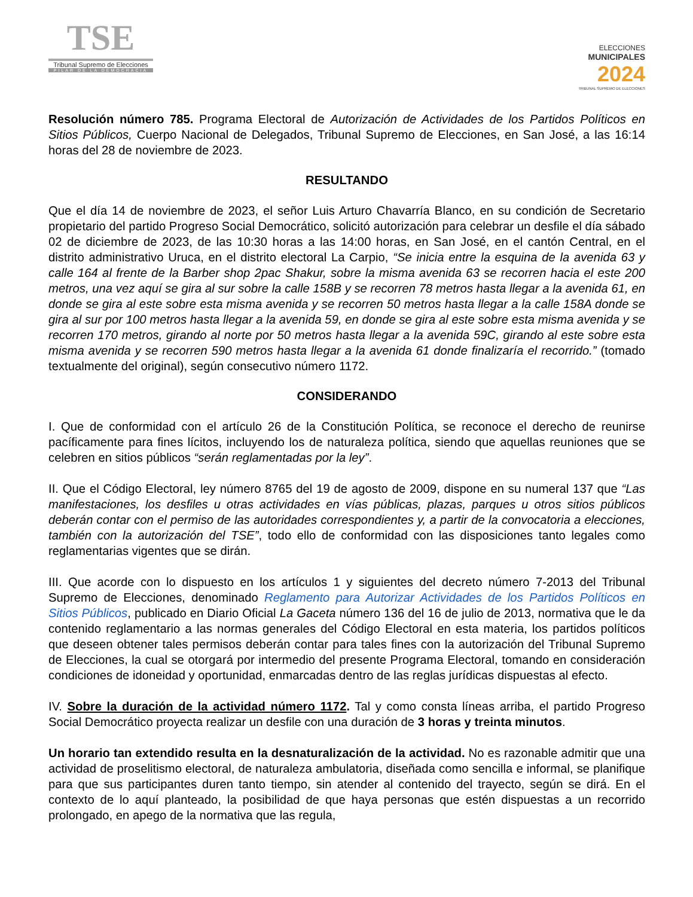TSE
Tribunal Supremo de Elecciones
PILAR DE LA DEMOCRACIA
ELECCIONES
MUNICIPALES
2024
TRIBUNAL SUPREMO DE ELECCIONES
Resolución número 785. Programa Electoral de Autorización de Actividades de los Partidos Políticos en Sitios Públicos, Cuerpo Nacional de Delegados, Tribunal Supremo de Elecciones, en San José, a las 16:14 horas del 28 de noviembre de 2023.
RESULTANDO
Que el día 14 de noviembre de 2023, el señor Luis Arturo Chavarría Blanco, en su condición de Secretario propietario del partido Progreso Social Democrático, solicitó autorización para celebrar un desfile el día sábado 02 de diciembre de 2023, de las 10:30 horas a las 14:00 horas, en San José, en el cantón Central, en el distrito administrativo Uruca, en el distrito electoral La Carpio, “Se inicia entre la esquina de la avenida 63 y calle 164 al frente de la Barber shop 2pac Shakur, sobre la misma avenida 63 se recorren hacia el este 200 metros, una vez aquí se gira al sur sobre la calle 158B y se recorren 78 metros hasta llegar a la avenida 61, en donde se gira al este sobre esta misma avenida y se recorren 50 metros hasta llegar a la calle 158A donde se gira al sur por 100 metros hasta llegar a la avenida 59, en donde se gira al este sobre esta misma avenida y se recorren 170 metros, girando al norte por 50 metros hasta llegar a la avenida 59C, girando al este sobre esta misma avenida y se recorren 590 metros hasta llegar a la avenida 61 donde finalizaría el recorrido.” (tomado textualmente del original), según consecutivo número 1172.
CONSIDERANDO
I. Que de conformidad con el artículo 26 de la Constitución Política, se reconoce el derecho de reunirse pacíficamente para fines lícitos, incluyendo los de naturaleza política, siendo que aquellas reuniones que se celebren en sitios públicos “serán reglamentadas por la ley”.
II. Que el Código Electoral, ley número 8765 del 19 de agosto de 2009, dispone en su numeral 137 que “Las manifestaciones, los desfiles u otras actividades en vías públicas, plazas, parques u otros sitios públicos deberán contar con el permiso de las autoridades correspondientes y, a partir de la convocatoria a elecciones, también con la autorización del TSE”, todo ello de conformidad con las disposiciones tanto legales como reglamentarias vigentes que se dirán.
III. Que acorde con lo dispuesto en los artículos 1 y siguientes del decreto número 7-2013 del Tribunal Supremo de Elecciones, denominado Reglamento para Autorizar Actividades de los Partidos Políticos en Sitios Públicos, publicado en Diario Oficial La Gaceta número 136 del 16 de julio de 2013, normativa que le da contenido reglamentario a las normas generales del Código Electoral en esta materia, los partidos políticos que deseen obtener tales permisos deberán contar para tales fines con la autorización del Tribunal Supremo de Elecciones, la cual se otorgará por intermedio del presente Programa Electoral, tomando en consideración condiciones de idoneidad y oportunidad, enmarcadas dentro de las reglas jurídicas dispuestas al efecto.
IV. Sobre la duración de la actividad número 1172. Tal y como consta líneas arriba, el partido Progreso Social Democrático proyecta realizar un desfile con una duración de 3 horas y treinta minutos.
Un horario tan extendido resulta en la desnaturalización de la actividad. No es razonable admitir que una actividad de proselitismo electoral, de naturaleza ambulatoria, diseñada como sencilla e informal, se planifique para que sus participantes duren tanto tiempo, sin atender al contenido del trayecto, según se dirá. En el contexto de lo aquí planteado, la posibilidad de que haya personas que estén dispuestas a un recorrido prolongado, en apego de la normativa que las regula,